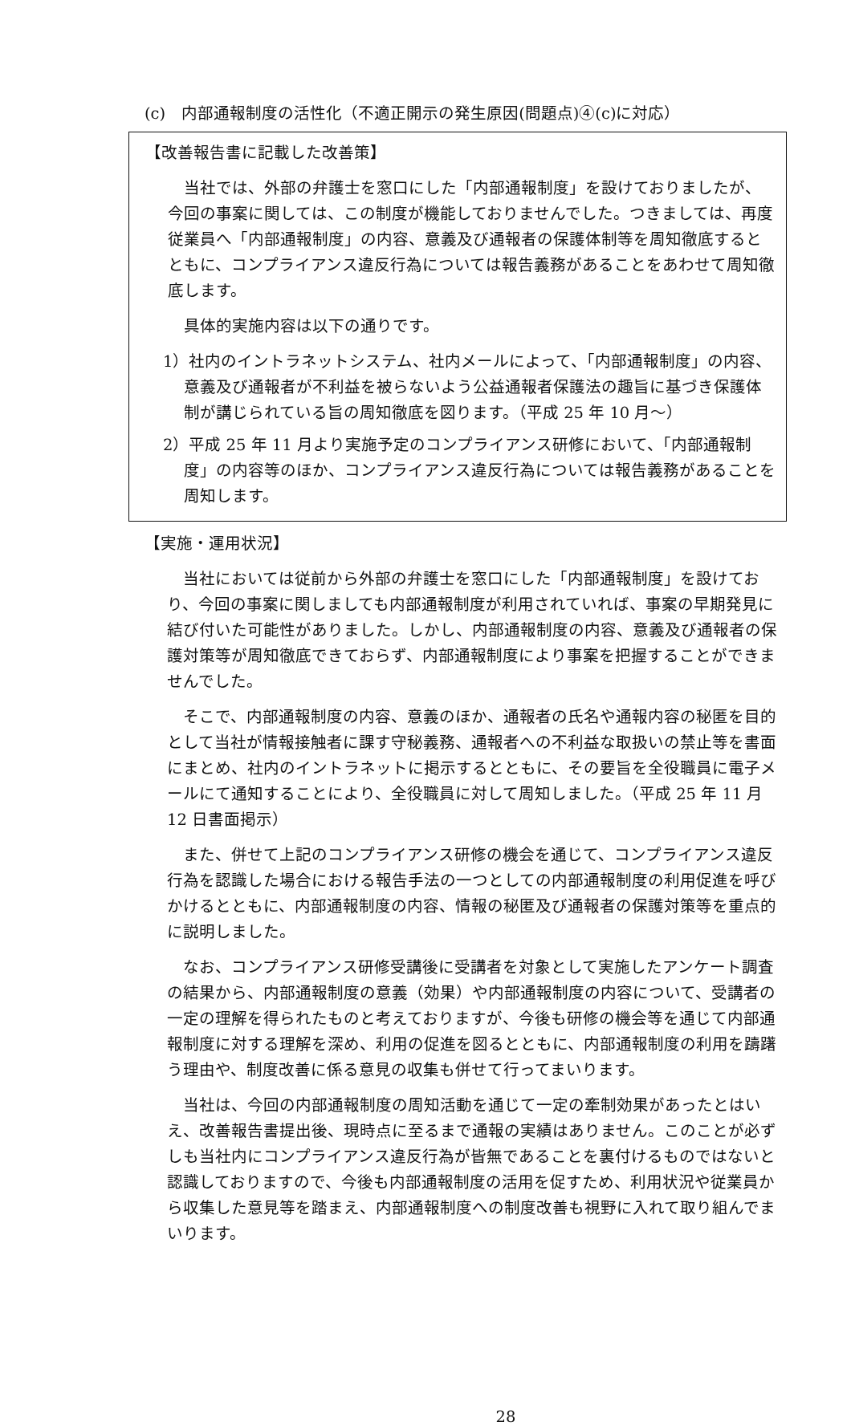(c)　内部通報制度の活性化（不適正開示の発生原因(問題点)④(c)に対応）
【改善報告書に記載した改善策】
当社では、外部の弁護士を窓口にした「内部通報制度」を設けておりましたが、今回の事案に関しては、この制度が機能しておりませんでした。つきましては、再度従業員へ「内部通報制度」の内容、意義及び通報者の保護体制等を周知徹底するとともに、コンプライアンス違反行為については報告義務があることをあわせて周知徹底します。
具体的実施内容は以下の通りです。
1）社内のイントラネットシステム、社内メールによって、「内部通報制度」の内容、意義及び通報者が不利益を被らないよう公益通報者保護法の趣旨に基づき保護体制が講じられている旨の周知徹底を図ります。（平成 25 年 10 月～）
2）平成 25 年 11 月より実施予定のコンプライアンス研修において、「内部通報制度」の内容等のほか、コンプライアンス違反行為については報告義務があることを周知します。
【実施・運用状況】
当社においては従前から外部の弁護士を窓口にした「内部通報制度」を設けており、今回の事案に関しましても内部通報制度が利用されていれば、事案の早期発見に結び付いた可能性がありました。しかし、内部通報制度の内容、意義及び通報者の保護対策等が周知徹底できておらず、内部通報制度により事案を把握することができませんでした。
そこで、内部通報制度の内容、意義のほか、通報者の氏名や通報内容の秘匿を目的として当社が情報接触者に課す守秘義務、通報者への不利益な取扱いの禁止等を書面にまとめ、社内のイントラネットに掲示するとともに、その要旨を全役職員に電子メールにて通知することにより、全役職員に対して周知しました。（平成 25 年 11 月 12 日書面掲示）
また、併せて上記のコンプライアンス研修の機会を通じて、コンプライアンス違反行為を認識した場合における報告手法の一つとしての内部通報制度の利用促進を呼びかけるとともに、内部通報制度の内容、情報の秘匿及び通報者の保護対策等を重点的に説明しました。
なお、コンプライアンス研修受講後に受講者を対象として実施したアンケート調査の結果から、内部通報制度の意義（効果）や内部通報制度の内容について、受講者の一定の理解を得られたものと考えておりますが、今後も研修の機会等を通じて内部通報制度に対する理解を深め、利用の促進を図るとともに、内部通報制度の利用を躊躇う理由や、制度改善に係る意見の収集も併せて行ってまいります。
当社は、今回の内部通報制度の周知活動を通じて一定の牽制効果があったとはいえ、改善報告書提出後、現時点に至るまで通報の実績はありません。このことが必ずしも当社内にコンプライアンス違反行為が皆無であることを裏付けるものではないと認識しておりますので、今後も内部通報制度の活用を促すため、利用状況や従業員から収集した意見等を踏まえ、内部通報制度への制度改善も視野に入れて取り組んでまいります。
28